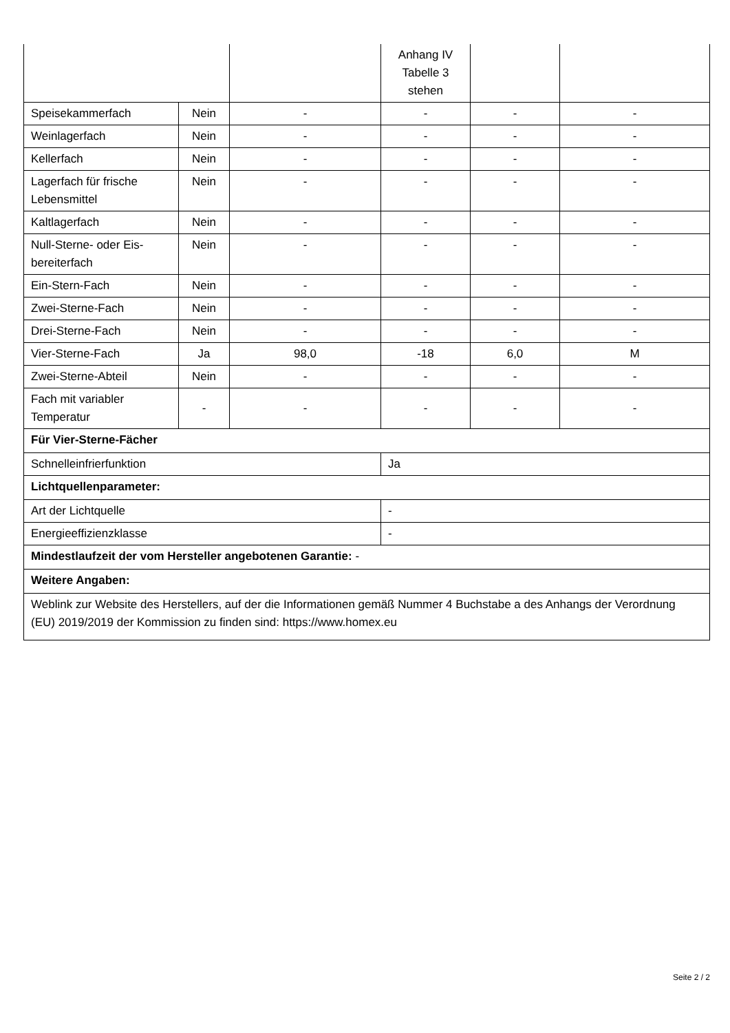| | | | Anhang IV Tabelle 3 stehen | | |
| Speisekammerfach | Nein | - | - | - | - |
| Weinlagerfach | Nein | - | - | - | - |
| Kellerfach | Nein | - | - | - | - |
| Lagerfach für frische Lebensmittel | Nein | - | - | - | - |
| Kaltlagerfach | Nein | - | - | - | - |
| Null-Sterne- oder Eis-bereiterfach | Nein | - | - | - | - |
| Ein-Stern-Fach | Nein | - | - | - | - |
| Zwei-Sterne-Fach | Nein | - | - | - | - |
| Drei-Sterne-Fach | Nein | - | - | - | - |
| Vier-Sterne-Fach | Ja | 98,0 | -18 | 6,0 | M |
| Zwei-Sterne-Abteil | Nein | - | - | - | - |
| Fach mit variabler Temperatur | - | - | - | - | - |
| Für Vier-Sterne-Fächer | | | | | |
| Schnelleinfrierfunktion | | | Ja | | |
| Lichtquellenparameter: | | | | | |
| Art der Lichtquelle | | | - | | |
| Energieeffizienzklasse | | | - | | |
| Mindestlaufzeit der vom Hersteller angebotenen Garantie: - | | | | | |
| Weitere Angaben: | | | | | |
| Weblink zur Website des Herstellers, auf der die Informationen gemäß Nummer 4 Buchstabe a des Anhangs der Verordnung (EU) 2019/2019 der Kommission zu finden sind: https://www.homex.eu | | | | | |
Seite 2 / 2